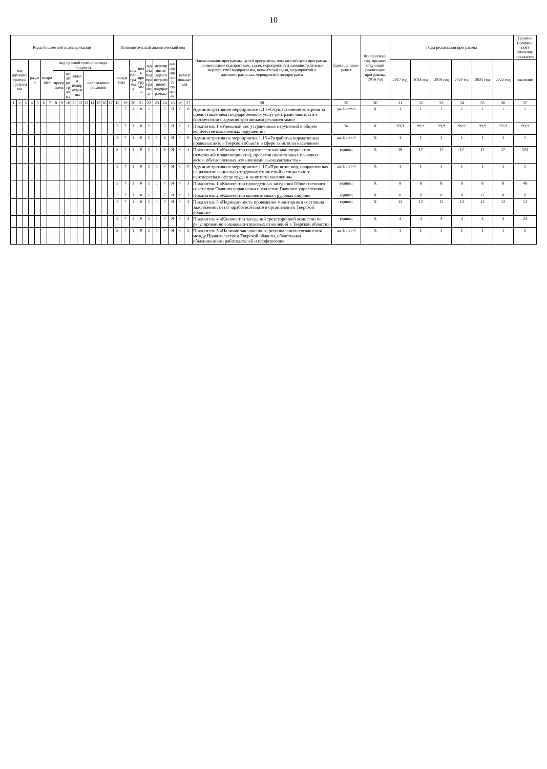10
| Коды бюджетной классификации | | | | | | | | | | | | | | | | | Дополнительный аналитический код | | | | | | | | | | Наименование программы, целей программы, показателей цели программы, наименование подпрограмм, задач, мероприятий и административных мероприятий подпрограмм, показателей задач, мероприятий и административных мероприятий подпрограмм | Единица изме-рения | Финансовый год, предше-ствующий реализации программы, 2016 год | Годы реализации программы | | | | | | Целевое (суммар-ное) значение показателя |
| --- | --- | --- | --- | --- | --- | --- | --- | --- | --- | --- | --- | --- | --- | --- | --- | --- | --- | --- | --- | --- | --- | --- | --- | --- | --- | --- | --- | --- | --- | --- | --- | --- | --- | --- | --- | --- |
| код администратора программы | | | раздел | | подраздел | | код целевой статьи расхода бюджета | | | | | | | | | | программа | | подпрограмма | цель программы | задача подпрограммы | мероприятие (административное) подпрограммы | | аналитический признак | номер показателя | | | | | 2017 год | 2018 год | 2019 год | 2020 год | 2021 год | 2022 год | значение |
| | | | | | | | программа | | подпрограмма | задача подпрограммы | | направление расходов | | | | | | | | | | | | | | | | | | | | | | | | |
| 1 | 2 | 3 | 4 | 5 | 6 | 7 | 8 | 9 | 10 | 11 | 12 | 13 | 14 | 15 | 16 | 17 | 18 | 19 | 20 | 21 | 22 | 23 | 24 | 25 | 26 | 27 | 28 | 29 | 30 | 31 | 32 | 33 | 34 | 35 | 36 | 37 |
| | | | | | | | | | | | | | | | | | 3 | 7 | 1 | 0 | 1 | 1 | 5 | Я | 0 | 0 | Административное мероприятие 1.15 «Осуществление контроля за предоставлением государственных услуг центрами занятости в соответствии с административными регламентами» | да-1/ нет-0 | Х | 1 | 1 | 1 | 1 | 1 | 1 | 1 |
| | | | | | | | | | | | | | | | | | 3 | 7 | 1 | 0 | 1 | 1 | 5 | Я | 0 | 1 | Показатель 1 «Удельный вес устраненных нарушений в общем количестве выявленных нарушений» | % | Х | 99,9 | 99,9 | 99,9 | 99,9 | 99,9 | 99,9 | 99,9 |
| | | | | | | | | | | | | | | | | | 3 | 7 | 1 | 0 | 1 | 1 | 6 | Я | 0 | 0 | Административное мероприятие 1.16 «Разработка нормативных правовых актов Тверской области в сфере занятости населения» | да-1/ нет-0 | Х | 1 | 1 | 1 | 1 | 1 | 1 | 1 |
| | | | | | | | | | | | | | | | | | 3 | 7 | 1 | 0 | 1 | 1 | 6 | Я | 0 | 1 | Показатель 1 «Количество подготовленных законопроектов (изменений в законопроекты), проектов нормативных правовых актов, обусловленных изменениями законодательства» | единиц | Х | 18 | 17 | 17 | 17 | 17 | 17 | 103 |
| | | | | | | | | | | | | | | | | | 3 | 7 | 1 | 0 | 1 | 1 | 7 | Я | 0 | 0 | Административное мероприятие 1.17 «Принятие мер, направленных на развитие социально-трудовых отношений и социального партнерства в сфере труда и занятости населения» | да-1/ нет-0 | Х | 1 | 1 | 1 | 1 | 1 | 1 | 1 |
| | | | | | | | | | | | | | | | | | 3 | 7 | 1 | 0 | 1 | 1 | 7 | Я | 0 | 1 | Показатель 1 «Количество проведенных заседаний Общественного совета при Главном управлении и коллегии Главного управления» | единиц | Х | 8 | 8 | 8 | 8 | 8 | 8 | 48 |
| | | | | | | | | | | | | | | | | | 3 | 7 | 1 | 0 | 1 | 1 | 7 | Я | 0 | 2 | Показатель 2 «Количество коллективных трудовых споров» | единиц | Х | 0 | 0 | 0 | 0 | 0 | 0 | 0 |
| | | | | | | | | | | | | | | | | | 3 | 7 | 1 | 0 | 1 | 1 | 7 | Я | 0 | 3 | Показатель 3 «Периодичность проведения мониторинга состояния задолженности по заработной плате в организациях Тверской области» | единиц | Х | 12 | 12 | 12 | 12 | 12 | 12 | 12 |
| | | | | | | | | | | | | | | | | | 3 | 7 | 1 | 0 | 1 | 1 | 7 | Я | 0 | 4 | Показатель 4 «Количество заседаний трехсторонней комиссии по регулированию социально-трудовых отношений в Тверской области» | единиц | Х | 4 | 4 | 4 | 4 | 4 | 4 | 24 |
| | | | | | | | | | | | | | | | | | 3 | 7 | 1 | 0 | 1 | 1 | 7 | Я | 0 | 5 | Показатель 5 «Наличие заключенного регионального соглашения между Правительством Тверской области, областными объединениями работодателей и профсоюзов» | да-1/ нет-0 | Х | 1 | 1 | 1 | 1 | 1 | 1 | 1 |